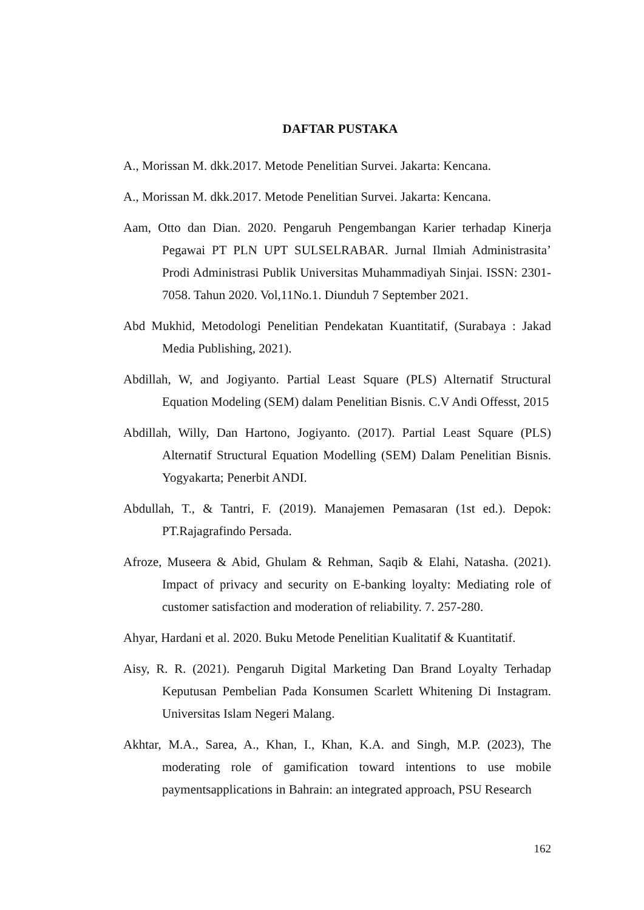DAFTAR PUSTAKA
A., Morissan M. dkk.2017. Metode Penelitian Survei. Jakarta: Kencana.
A., Morissan M. dkk.2017. Metode Penelitian Survei. Jakarta: Kencana.
Aam, Otto dan Dian. 2020. Pengaruh Pengembangan Karier terhadap Kinerja Pegawai PT PLN UPT SULSELRABAR. Jurnal Ilmiah Administrasita’ Prodi Administrasi Publik Universitas Muhammadiyah Sinjai. ISSN: 2301-7058. Tahun 2020. Vol,11No.1. Diunduh 7 September 2021.
Abd Mukhid, Metodologi Penelitian Pendekatan Kuantitatif, (Surabaya : Jakad Media Publishing, 2021).
Abdillah, W, and Jogiyanto. Partial Least Square (PLS) Alternatif Structural Equation Modeling (SEM) dalam Penelitian Bisnis. C.V Andi Offesst, 2015
Abdillah, Willy, Dan Hartono, Jogiyanto. (2017). Partial Least Square (PLS) Alternatif Structural Equation Modelling (SEM) Dalam Penelitian Bisnis. Yogyakarta; Penerbit ANDI.
Abdullah, T., & Tantri, F. (2019). Manajemen Pemasaran (1st ed.). Depok: PT.Rajagrafindo Persada.
Afroze, Museera & Abid, Ghulam & Rehman, Saqib & Elahi, Natasha. (2021). Impact of privacy and security on E-banking loyalty: Mediating role of customer satisfaction and moderation of reliability. 7. 257-280.
Ahyar, Hardani et al. 2020. Buku Metode Penelitian Kualitatif & Kuantitatif.
Aisy, R. R. (2021). Pengaruh Digital Marketing Dan Brand Loyalty Terhadap Keputusan Pembelian Pada Konsumen Scarlett Whitening Di Instagram. Universitas Islam Negeri Malang.
Akhtar, M.A., Sarea, A., Khan, I., Khan, K.A. and Singh, M.P. (2023), The moderating role of gamification toward intentions to use mobile paymentsapplications in Bahrain: an integrated approach, PSU Research
162